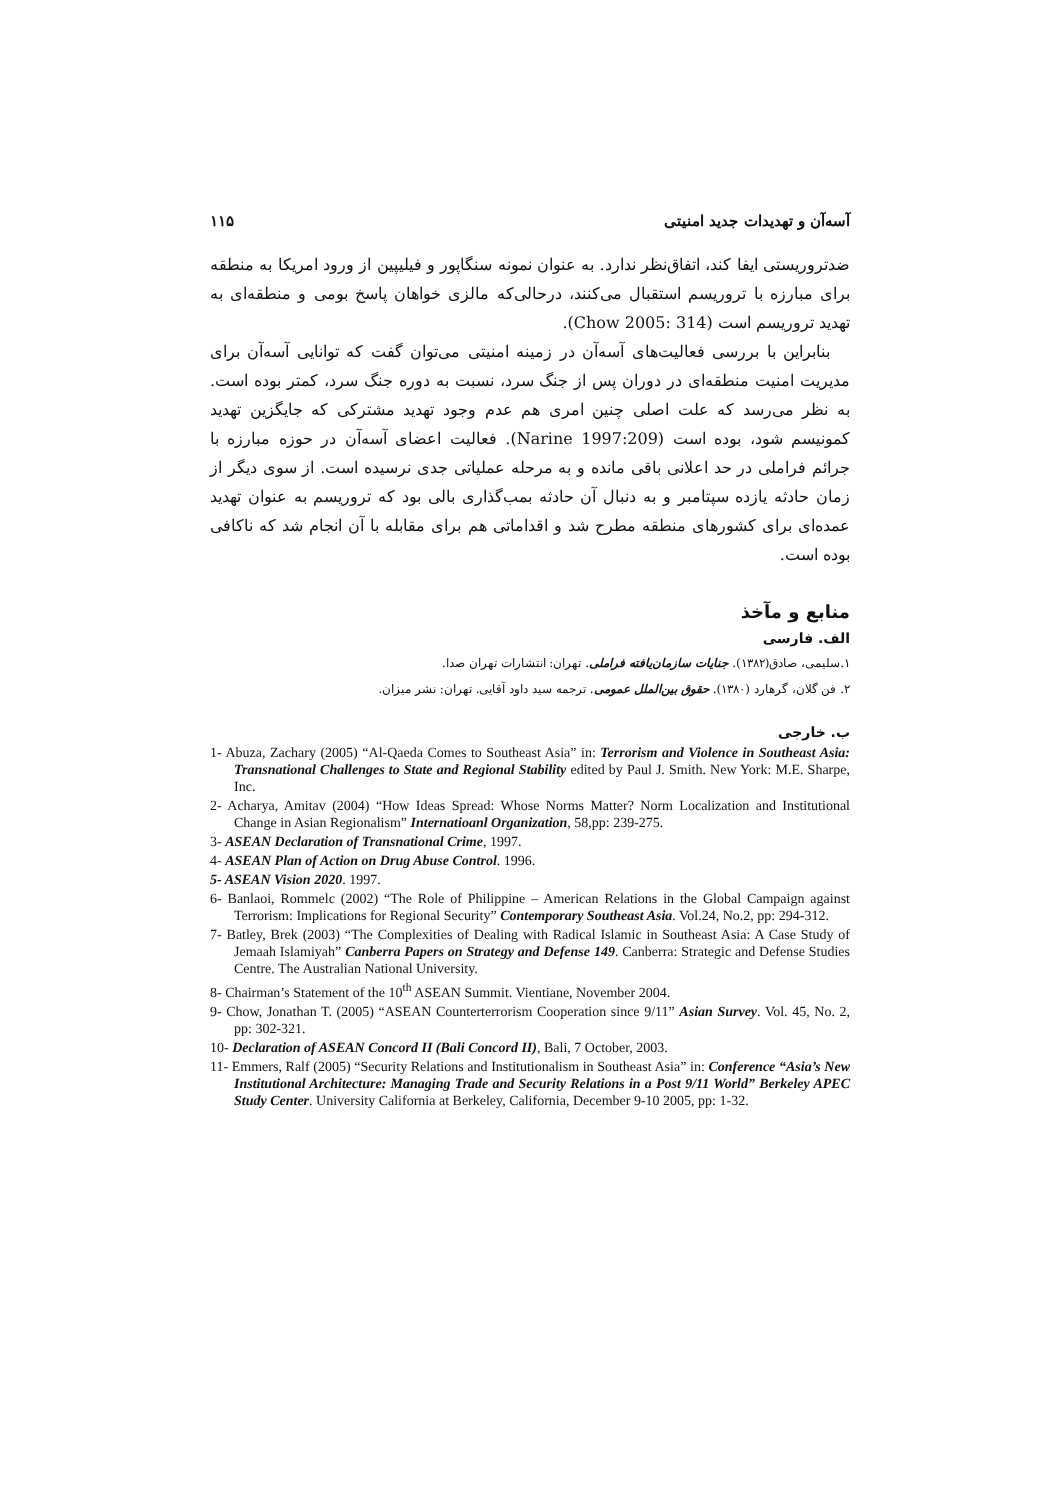آسه‌آن و تهدیدات جدید امنیتی ۱۱۵
ضدتروریستی ایفا کند، اتفاق‌نظر ندارد. به عنوان نمونه سنگاپور و فیلیپین از ورود امریکا به منطقه برای مبارزه با تروریسم استقبال می‌کنند، درحالی‌که مالزی خواهان پاسخ بومی و منطقه‌ای به تهدید تروریسم است (Chow 2005: 314).
بنابراین با بررسی فعالیت‌های آسه‌آن در زمینه امنیتی می‌توان گفت که توانایی آسه‌آن برای مدیریت امنیت منطقه‌ای در دوران پس از جنگ سرد، نسبت به دوره جنگ سرد، کمتر بوده است. به نظر می‌رسد که علت اصلی چنین امری هم عدم وجود تهدید مشترکی که جایگزین تهدید کمونیسم شود، بوده است (Narine 1997:209). فعالیت اعضای آسه‌آن در حوزه مبارزه با جرائم فراملی در حد اعلانی باقی مانده و به مرحله عملیاتی جدی نرسیده است. از سوی دیگر از زمان حادثه یازده سپتامبر و به دنبال آن حادثه بمب‌گذاری بالی بود که تروریسم به عنوان تهدید عمده‌ای برای کشورهای منطقه مطرح شد و اقداماتی هم برای مقابله با آن انجام شد که ناکافی بوده است.
منابع و مآخذ
الف. فارسی
۱.سلیمی، صادق(۱۳۸۲). جنایات سازمان‌یافته فراملی. تهران: انتشارات تهران صدا.
۲. فن گلان، گرهارد (۱۳۸۰). حقوق بین‌الملل عمومی. ترجمه سید داود آقایی. تهران: نشر میزان.
ب. خارجی
1- Abuza, Zachary (2005) “Al-Qaeda Comes to Southeast Asia” in: Terrorism and Violence in Southeast Asia: Transnational Challenges to State and Regional Stability edited by Paul J. Smith. New York: M.E. Sharpe, Inc.
2- Acharya, Amitav (2004) “How Ideas Spread: Whose Norms Matter? Norm Localization and Institutional Change in Asian Regionalism” Internatioanl Organization, 58,pp: 239-275.
3- ASEAN Declaration of Transnational Crime, 1997.
4- ASEAN Plan of Action on Drug Abuse Control. 1996.
5- ASEAN Vision 2020. 1997.
6- Banlaoi, Rommelc (2002) “The Role of Philippine – American Relations in the Global Campaign against Terrorism: Implications for Regional Security” Contemporary Southeast Asia. Vol.24, No.2, pp: 294-312.
7- Batley, Brek (2003) “The Complexities of Dealing with Radical Islamic in Southeast Asia: A Case Study of Jemaah Islamiyah” Canberra Papers on Strategy and Defense 149. Canberra: Strategic and Defense Studies Centre. The Australian National University.
8- Chairman’s Statement of the 10<sup>th</sup> ASEAN Summit. Vientiane, November 2004.
9- Chow, Jonathan T. (2005) “ASEAN Counterterrorism Cooperation since 9/11” Asian Survey. Vol. 45, No. 2, pp: 302-321.
10- Declaration of ASEAN Concord II (Bali Concord II), Bali, 7 October, 2003.
11- Emmers, Ralf (2005) “Security Relations and Institutionalism in Southeast Asia” in: Conference “Asia’s New Institutional Architecture: Managing Trade and Security Relations in a Post 9/11 World” Berkeley APEC Study Center. University California at Berkeley, California, December 9-10 2005, pp: 1-32.